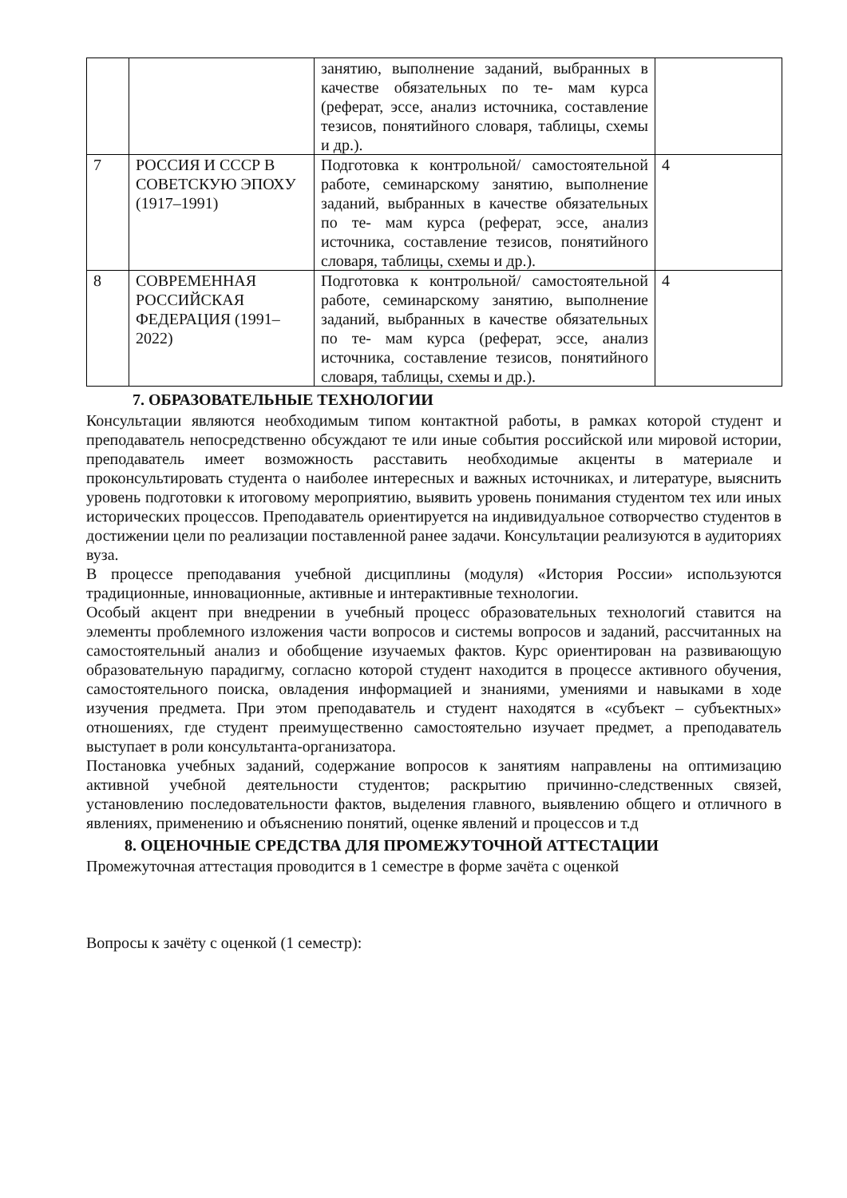| | | занятию, выполнение заданий, выбранных в качестве обязательных по те- мам курса (реферат, эссе, анализ источника, составление тезисов, понятийного словаря, таблицы, схемы и др.). | |
| 7 | РОССИЯ И СССР В СОВЕТСКУЮ ЭПОХУ (1917–1991) | Подготовка к контрольной/ самостоятельной работе, семинарскому занятию, выполнение заданий, выбранных в качестве обязательных по те- мам курса (реферат, эссе, анализ источника, составление тезисов, понятийного словаря, таблицы, схемы и др.). | 4 |
| 8 | СОВРЕМЕННАЯ РОССИЙСКАЯ ФЕДЕРАЦИЯ (1991–2022) | Подготовка к контрольной/ самостоятельной работе, семинарскому занятию, выполнение заданий, выбранных в качестве обязательных по те- мам курса (реферат, эссе, анализ источника, составление тезисов, понятийного словаря, таблицы, схемы и др.). | 4 |
7. ОБРАЗОВАТЕЛЬНЫЕ ТЕХНОЛОГИИ
Консультации являются необходимым типом контактной работы, в рамках которой студент и преподаватель непосредственно обсуждают те или иные события российской или мировой истории, преподаватель имеет возможность расставить необходимые акценты в материале и проконсультировать студента о наиболее интересных и важных источниках, и литературе, выяснить уровень подготовки к итоговому мероприятию, выявить уровень понимания студентом тех или иных исторических процессов. Преподаватель ориентируется на индивидуальное сотворчество студентов в достижении цели по реализации поставленной ранее задачи. Консультации реализуются в аудиториях вуза.
В процессе преподавания учебной дисциплины (модуля) «История России» используются традиционные, инновационные, активные и интерактивные технологии.
Особый акцент при внедрении в учебный процесс образовательных технологий ставится на элементы проблемного изложения части вопросов и системы вопросов и заданий, рассчитанных на самостоятельный анализ и обобщение изучаемых фактов. Курс ориентирован на развивающую образовательную парадигму, согласно которой студент находится в процессе активного обучения, самостоятельного поиска, овладения информацией и знаниями, умениями и навыками в ходе изучения предмета. При этом преподаватель и студент находятся в «субъект – субъектных» отношениях, где студент преимущественно самостоятельно изучает предмет, а преподаватель выступает в роли консультанта-организатора.
Постановка учебных заданий, содержание вопросов к занятиям направлены на оптимизацию активной учебной деятельности студентов; раскрытию причинно-следственных связей, установлению последовательности фактов, выделения главного, выявлению общего и отличного в явлениях, применению и объяснению понятий, оценке явлений и процессов и т.д
8. ОЦЕНОЧНЫЕ СРЕДСТВА ДЛЯ ПРОМЕЖУТОЧНОЙ АТТЕСТАЦИИ
Промежуточная аттестация проводится в 1 семестре в форме зачёта с оценкой
Вопросы к зачёту с оценкой (1 семестр):